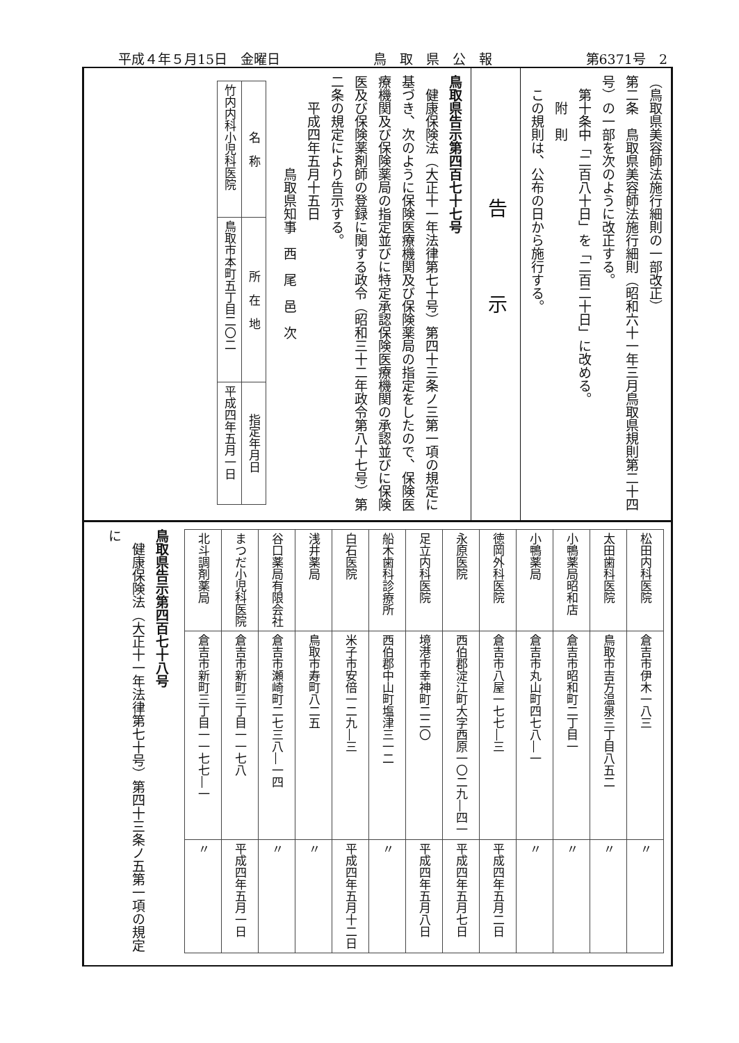平成４年５月15日　金曜日 鳥　取　県　公　報 第6371号　2
（鳥取県美容師法施行細則の一部改正）
第二条　鳥取県美容師法施行細則（昭和六十一年三月鳥取県規則第二十四号）の一部を次のように改正する。
　第十条中「二百八十日」を「二百二十日」に改める。
　　附　則
　この規則は、公布の日から施行する。
告示
鳥取県告示第四百七十七号
　健康保険法（大正十一年法律第七十号）第四十三条ノ三第一項の規定に基づき、次のように保険医療機関及び保険薬局の指定をしたので、保険医療機関及び保険薬局の指定並びに特定承認保険医療機関の承認並びに保険医及び保険薬剤師の登録に関する政令（昭和三十二年政令第八十七号）第二条の規定により告示する。
　　平成四年五月十五日
　　　　　　　鳥取県知事　西　尾　邑　次
| 名 称 | 所 在 地 | 指定年月日 |
| --- | --- | --- |
| 竹内内科小児科医院 | 鳥取市本町五丁目二〇二 | 平成四年五月一日 |
| 松田内科医院 | 倉吉市伊木一八三 | 〃 |
| 太田歯科医院 | 鳥取市吉方温泉三丁目八五二 | 〃 |
| 小鴨薬局昭和店 | 倉吉市昭和町二丁目一 | 〃 |
| 小鴨薬局 | 倉吉市丸山町四七八―一 | 〃 |
| 徳岡外科医院 | 倉吉市八屋一七七―三 | 平成四年五月二日 |
| 永原医院 | 西伯郡淀江町大字西原一〇二九―四一 | 平成四年五月七日 |
| 足立内科医院 | 境港市幸神町二二〇 | 平成四年五月八日 |
| 船木歯科診療所 | 西伯郡中山町塩津三一二 | 〃 |
| 白石医院 | 米子市安倍一二九―三 | 平成四年五月十二日 |
| 浅井薬局 | 鳥取市寿町八二五 | 〃 |
| 谷口薬局有限会社 | 倉吉市瀬崎町二七三八―一四 | 〃 |
| まつだ小児科医院 | 倉吉市新町三丁目一一七八 | 平成四年五月一日 |
| 北斗調剤薬局 | 倉吉市新町三丁目一一七七―一 | 〃 |
鳥取県告示第四百七十八号
　健康保険法（大正十一年法律第七十号）第四十三条ノ五第一項の規定に